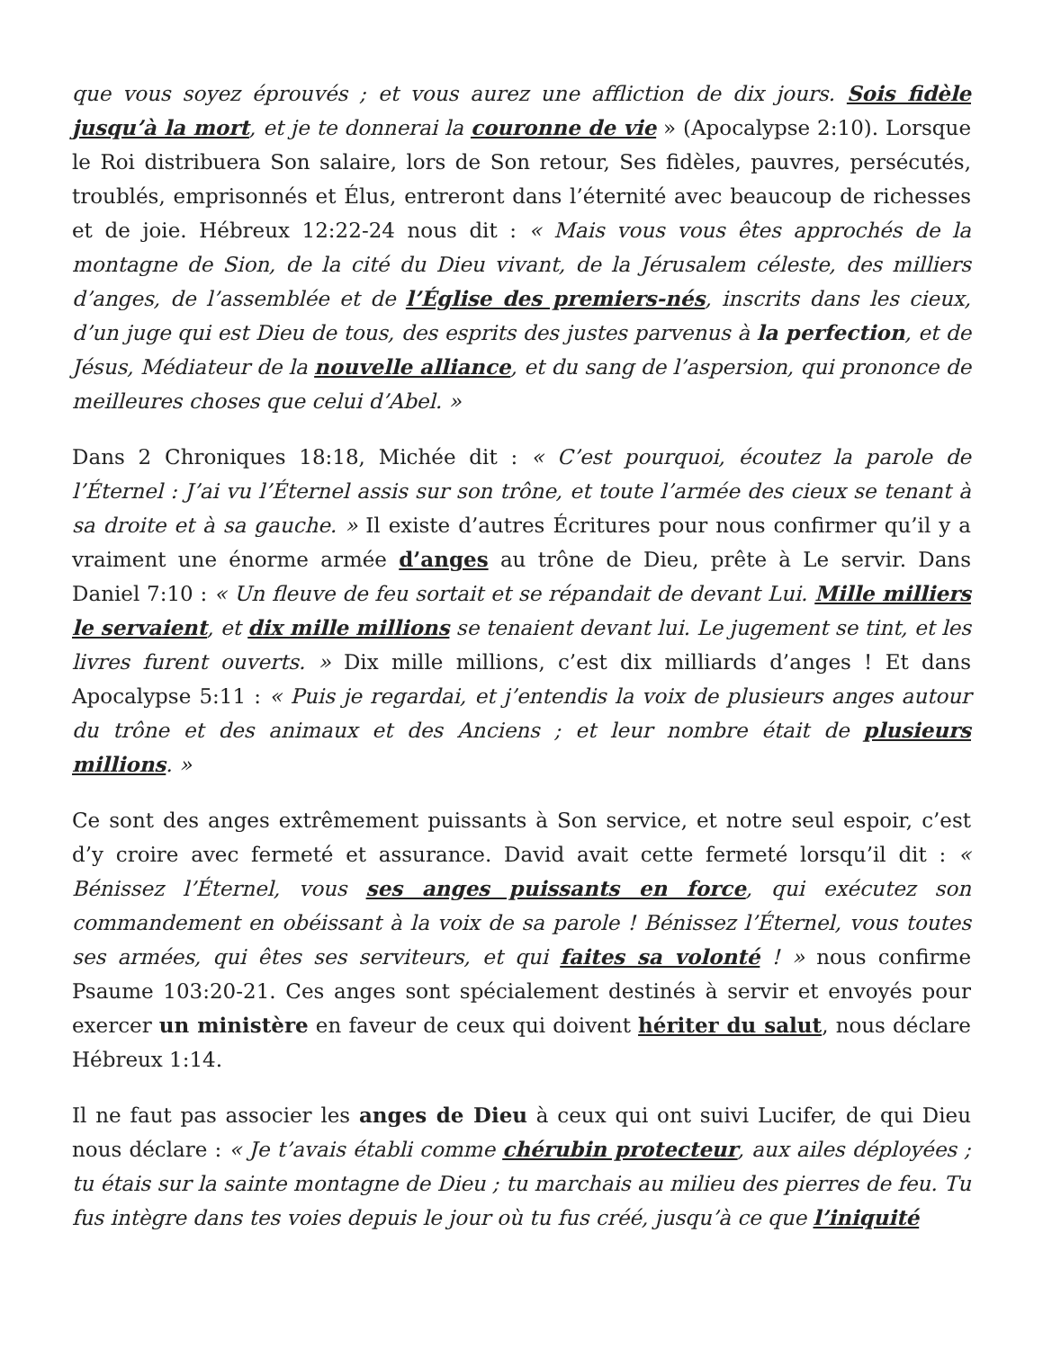que vous soyez éprouvés ; et vous aurez une affliction de dix jours. Sois fidèle jusqu’à la mort, et je te donnerai la couronne de vie » (Apocalypse 2:10). Lorsque le Roi distribuera Son salaire, lors de Son retour, Ses fidèles, pauvres, persécutés, troublés, emprisonnés et Élus, entreront dans l’éternité avec beaucoup de richesses et de joie. Hébreux 12:22-24 nous dit : « Mais vous vous êtes approchés de la montagne de Sion, de la cité du Dieu vivant, de la Jérusalem céleste, des milliers d’anges, de l’assemblée et de l’Église des premiers-nés, inscrits dans les cieux, d’un juge qui est Dieu de tous, des esprits des justes parvenus à la perfection, et de Jésus, Médiateur de la nouvelle alliance, et du sang de l’aspersion, qui prononce de meilleures choses que celui d’Abel. »
Dans 2 Chroniques 18:18, Michée dit : « C’est pourquoi, écoutez la parole de l’Éternel : J’ai vu l’Éternel assis sur son trône, et toute l’armée des cieux se tenant à sa droite et à sa gauche. » Il existe d’autres Écritures pour nous confirmer qu’il y a vraiment une énorme armée d’anges au trône de Dieu, prête à Le servir. Dans Daniel 7:10 : « Un fleuve de feu sortait et se répandait de devant Lui. Mille milliers le servaient, et dix mille millions se tenaient devant lui. Le jugement se tint, et les livres furent ouverts. » Dix mille millions, c’est dix milliards d’anges ! Et dans Apocalypse 5:11 : « Puis je regardai, et j’entendis la voix de plusieurs anges autour du trône et des animaux et des Anciens ; et leur nombre était de plusieurs millions. »
Ce sont des anges extrêmement puissants à Son service, et notre seul espoir, c’est d’y croire avec fermeté et assurance. David avait cette fermeté lorsqu’il dit : « Bénissez l’Éternel, vous ses anges puissants en force, qui exécutez son commandement en obéissant à la voix de sa parole ! Bénissez l’Éternel, vous toutes ses armées, qui êtes ses serviteurs, et qui faites sa volonté ! » nous confirme Psaume 103:20-21. Ces anges sont spécialement destinés à servir et envoyés pour exercer un ministère en faveur de ceux qui doivent hériter du salut, nous déclare Hébreux 1:14.
Il ne faut pas associer les anges de Dieu à ceux qui ont suivi Lucifer, de qui Dieu nous déclare : « Je t’avais établi comme chérubin protecteur, aux ailes déployées ; tu étais sur la sainte montagne de Dieu ; tu marchais au milieu des pierres de feu. Tu fus intègre dans tes voies depuis le jour où tu fus créé, jusqu’à ce que l’iniquité